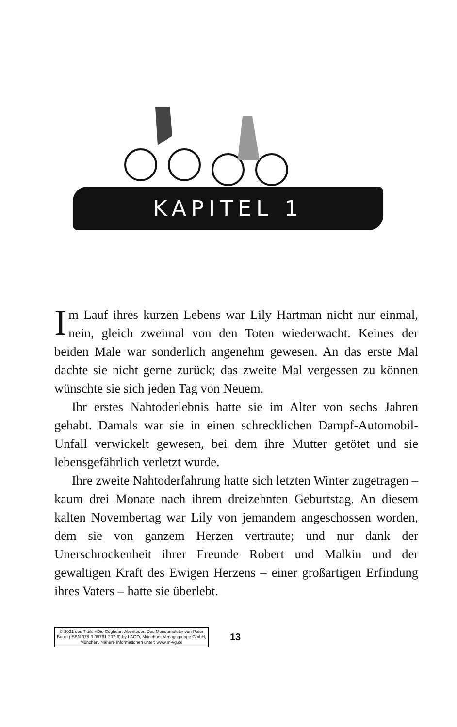KAPITEL 1
Im Lauf ihres kurzen Lebens war Lily Hartman nicht nur einmal, nein, gleich zweimal von den Toten wiederwacht. Keines der beiden Male war sonderlich angenehm gewesen. An das erste Mal dachte sie nicht gerne zurück; das zweite Mal vergessen zu können wünschte sie sich jeden Tag von Neuem.
Ihr erstes Nahtoderlebnis hatte sie im Alter von sechs Jahren gehabt. Damals war sie in einen schrecklichen Dampf-Automobil-Unfall verwickelt gewesen, bei dem ihre Mutter getötet und sie lebensgefährlich verletzt wurde.
Ihre zweite Nahtoderfahrung hatte sich letzten Winter zugetragen – kaum drei Monate nach ihrem dreizehnten Geburtstag. An diesem kalten Novembertag war Lily von jemandem angeschossen worden, dem sie von ganzem Herzen vertraute; und nur dank der Unerschrockenheit ihrer Freunde Robert und Malkin und der gewaltigen Kraft des Ewigen Herzens – einer großartigen Erfindung ihres Vaters – hatte sie überlebt.
© 2021 des Titels »Die Cogheart-Abenteuer: Das Mondamulett« von Peter Bunzl (ISBN 978-3-95761-207-6) by LAGO, Münchner Verlagsgruppe GmbH, München. Nähere Informationen unter: www.m-vg.de
13